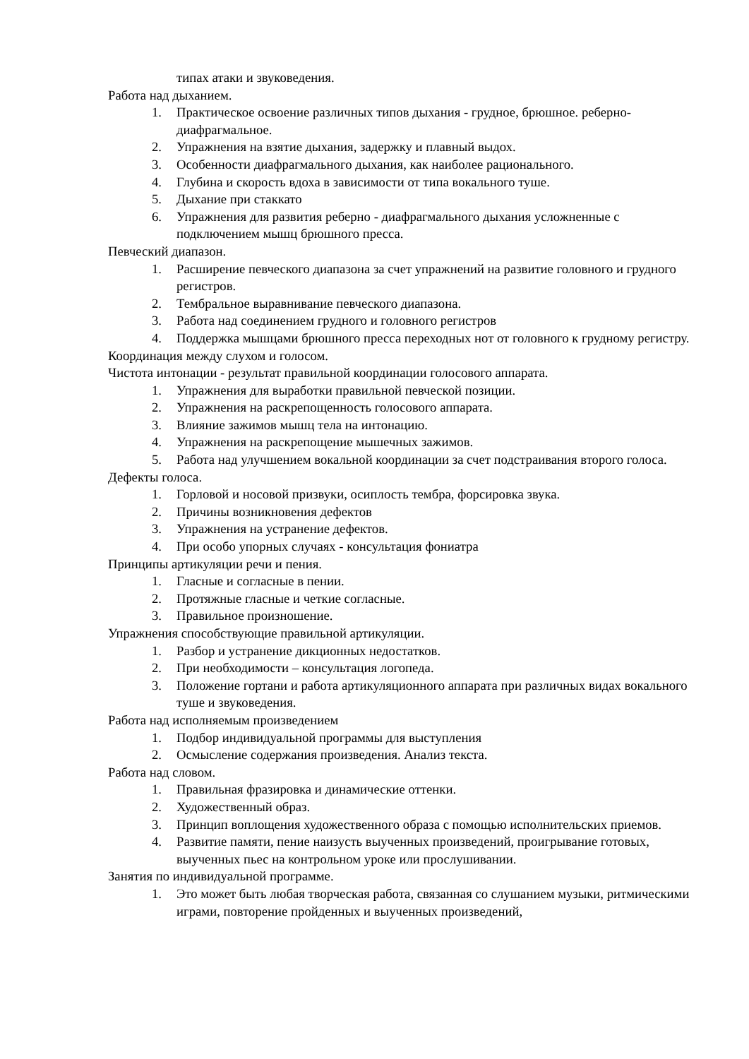типах атаки и звуковедения.
Работа над дыханием.
1. Практическое освоение различных типов дыхания - грудное, брюшное. реберно-диафрагмальное.
2. Упражнения на взятие дыхания, задержку и плавный выдох.
3. Особенности диафрагмального дыхания, как наиболее рационального.
4. Глубина и скорость вдоха в зависимости от типа вокального туше.
5. Дыхание при стаккато
6. Упражнения для развития реберно - диафрагмального дыхания усложненные с подключением мышц брюшного пресса.
Певческий диапазон.
1. Расширение певческого диапазона за счет упражнений на развитие головного и грудного регистров.
2. Тембральное выравнивание певческого диапазона.
3. Работа над соединением грудного и головного регистров
4. Поддержка мышцами брюшного пресса переходных нот от головного к грудному регистру.
Координация между слухом и голосом.
Чистота интонации - результат правильной координации голосового аппарата.
1. Упражнения для выработки правильной певческой позиции.
2. Упражнения на раскрепощенность голосового аппарата.
3. Влияние зажимов мышц тела на интонацию.
4. Упражнения на раскрепощение мышечных зажимов.
5. Работа над улучшением вокальной координации за счет подстраивания второго голоса.
Дефекты голоса.
1. Горловой и носовой призвуки, осиплость тембра, форсировка звука.
2. Причины возникновения дефектов
3. Упражнения на устранение дефектов.
4. При особо упорных случаях - консультация фониатра
Принципы артикуляции речи и пения.
1. Гласные и согласные в пении.
2. Протяжные гласные и четкие согласные.
3. Правильное произношение.
Упражнения способствующие правильной артикуляции.
1. Разбор и устранение дикционных недостатков.
2. При необходимости – консультация логопеда.
3. Положение гортани и работа артикуляционного аппарата при различных видах вокального туше и звуковедения.
Работа над исполняемым произведением
1. Подбор индивидуальной программы для выступления
2. Осмысление содержания произведения. Анализ текста.
Работа над словом.
1. Правильная фразировка и динамические оттенки.
2. Художественный образ.
3. Принцип воплощения художественного образа с помощью исполнительских приемов.
4. Развитие памяти, пение наизусть выученных произведений, проигрывание готовых, выученных пьес на контрольном уроке или прослушивании.
Занятия по индивидуальной программе.
1. Это может быть любая творческая работа, связанная со слушанием музыки, ритмическими играми, повторение пройденных и выученных произведений,